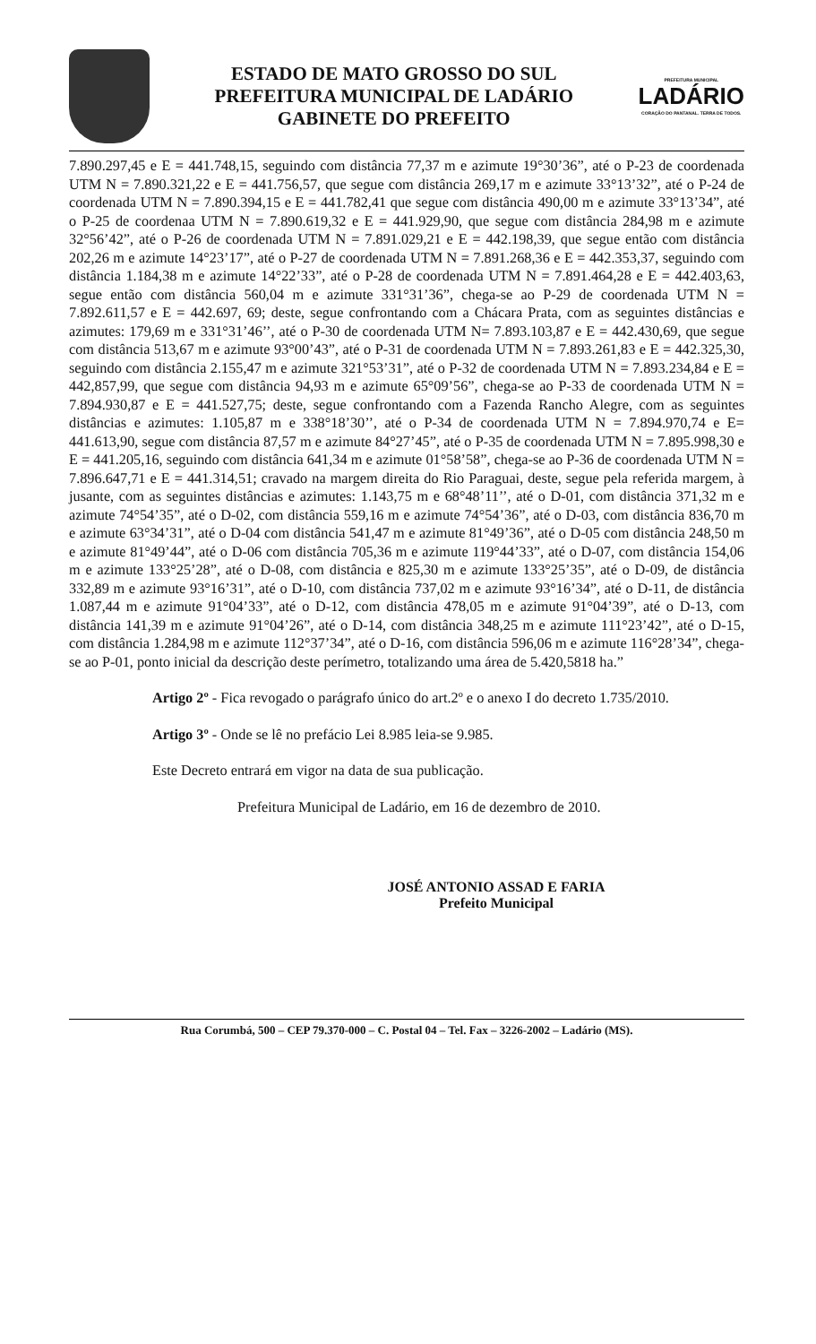ESTADO DE MATO GROSSO DO SUL
PREFEITURA MUNICIPAL DE LADÁRIO
GABINETE DO PREFEITO
PREFEITURA MUNICIPAL
LADÁRIO
CORAÇÃO DO PANTANAL. TERRA DE TODOS.
7.890.297,45 e E = 441.748,15, seguindo com distância 77,37 m e azimute 19°30’36”, até o P-23 de coordenada UTM N = 7.890.321,22 e E = 441.756,57, que segue com distância 269,17 m e azimute 33°13’32”, até o P-24 de coordenada UTM N = 7.890.394,15 e E = 441.782,41 que segue com distância 490,00 m e azimute 33°13’34”, até o P-25 de coordenaa UTM N = 7.890.619,32 e E = 441.929,90, que segue com distância 284,98 m e azimute 32°56’42”, até o P-26 de coordenada UTM N = 7.891.029,21 e E = 442.198,39, que segue então com distância 202,26 m e azimute 14°23’17”, até o P-27 de coordenada UTM N = 7.891.268,36 e E = 442.353,37, seguindo com distância 1.184,38 m e azimute 14°22’33”, até o P-28 de coordenada UTM N = 7.891.464,28 e E = 442.403,63, segue então com distância 560,04 m e azimute 331°31’36”, chega-se ao P-29 de coordenada UTM N = 7.892.611,57 e E = 442.697, 69; deste, segue confrontando com a Chácara Prata, com as seguintes distâncias e azimutes: 179,69 m e 331°31’46’’, até o P-30 de coordenada UTM N= 7.893.103,87 e E = 442.430,69, que segue com distância 513,67 m e azimute 93°00’43”, até o P-31 de coordenada UTM N = 7.893.261,83 e E = 442.325,30, seguindo com distância 2.155,47 m e azimute 321°53’31”, até o P-32 de coordenada UTM N = 7.893.234,84 e E = 442,857,99, que segue com distância 94,93 m e azimute 65°09’56”, chega-se ao P-33 de coordenada UTM N = 7.894.930,87 e E = 441.527,75; deste, segue confrontando com a Fazenda Rancho Alegre, com as seguintes distâncias e azimutes: 1.105,87 m e 338°18’30’’, até o P-34 de coordenada UTM N = 7.894.970,74 e E= 441.613,90, segue com distância 87,57 m e azimute 84°27’45”, até o P-35 de coordenada UTM N = 7.895.998,30 e E = 441.205,16, seguindo com distância 641,34 m e azimute 01°58’58”, chega-se ao P-36 de coordenada UTM N = 7.896.647,71 e E = 441.314,51; cravado na margem direita do Rio Paraguai, deste, segue pela referida margem, à jusante, com as seguintes distâncias e azimutes: 1.143,75 m e 68°48’11’’, até o D-01, com distância 371,32 m e azimute 74°54’35”, até o D-02, com distância 559,16 m e azimute 74°54’36”, até o D-03, com distância 836,70 m e azimute 63°34’31”, até o D-04 com distância 541,47 m e azimute 81°49’36”, até o D-05 com distância 248,50 m e azimute 81°49’44”, até o D-06 com distância 705,36 m e azimute 119°44’33”, até o D-07, com distância 154,06 m e azimute 133°25’28”, até o D-08, com distância e 825,30 m e azimute 133°25’35”, até o D-09, de distância 332,89 m e azimute 93°16’31”, até o D-10, com distância 737,02 m e azimute 93°16’34”, até o D-11, de distância 1.087,44 m e azimute 91°04’33”, até o D-12, com distância 478,05 m e azimute 91°04’39”, até o D-13, com distância 141,39 m e azimute 91°04’26”, até o D-14, com distância 348,25 m e azimute 111°23’42”, até o D-15, com distância 1.284,98 m e azimute 112°37’34”, até o D-16, com distância 596,06 m e azimute 116°28’34”, chega-se ao P-01, ponto inicial da descrição deste perímetro, totalizando uma área de 5.420,5818 ha.”
Artigo 2º - Fica revogado o parágrafo único do art.2º e o anexo I do decreto 1.735/2010.
Artigo 3º - Onde se lê no prefácio Lei 8.985 leia-se 9.985.
Este Decreto entrará em vigor na data de sua publicação.
Prefeitura Municipal de Ladário, em 16 de dezembro de 2010.
JOSÉ ANTONIO ASSAD E FARIA
Prefeito Municipal
Rua Corumbá, 500 – CEP 79.370-000 – C. Postal 04 – Tel. Fax – 3226-2002 – Ladário (MS).